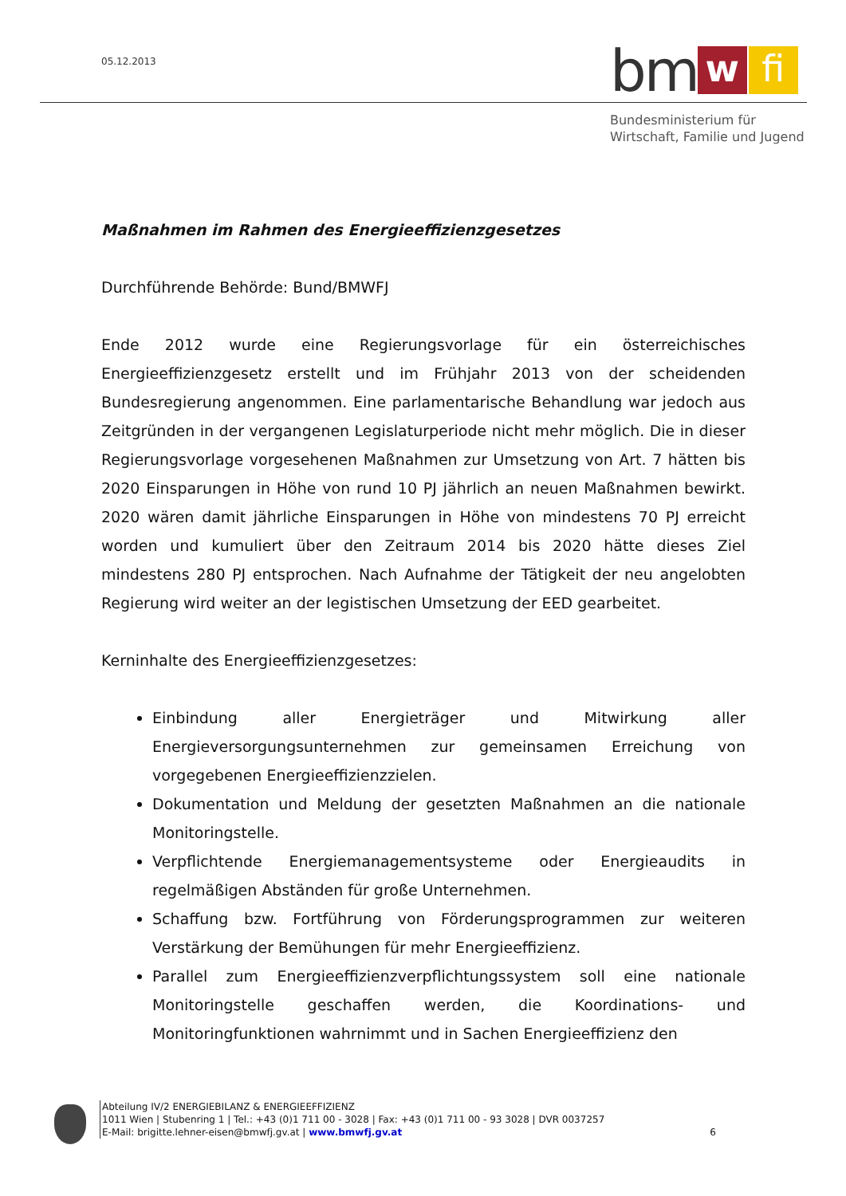05.12.2013 bm w fi
Bundesministerium für
Wirtschaft, Familie und Jugend
Maßnahmen im Rahmen des Energieeffizienzgesetzes
Durchführende Behörde: Bund/BMWFJ
Ende 2012 wurde eine Regierungsvorlage für ein österreichisches Energieeffizienzgesetz erstellt und im Frühjahr 2013 von der scheidenden Bundesregierung angenommen. Eine parlamentarische Behandlung war jedoch aus Zeitgründen in der vergangenen Legislaturperiode nicht mehr möglich. Die in dieser Regierungsvorlage vorgesehenen Maßnahmen zur Umsetzung von Art. 7 hätten bis 2020 Einsparungen in Höhe von rund 10 PJ jährlich an neuen Maßnahmen bewirkt. 2020 wären damit jährliche Einsparungen in Höhe von mindestens 70 PJ erreicht worden und kumuliert über den Zeitraum 2014 bis 2020 hätte dieses Ziel mindestens 280 PJ entsprochen. Nach Aufnahme der Tätigkeit der neu angelobten Regierung wird weiter an der legistischen Umsetzung der EED gearbeitet.
Kerninhalte des Energieeffizienzgesetzes:
Einbindung aller Energieträger und Mitwirkung aller Energieversorgungsunternehmen zur gemeinsamen Erreichung von vorgegebenen Energieeffizienzzielen.
Dokumentation und Meldung der gesetzten Maßnahmen an die nationale Monitoringstelle.
Verpflichtende Energiemanagementsysteme oder Energieaudits in regelmäßigen Abständen für große Unternehmen.
Schaffung bzw. Fortführung von Förderungsprogrammen zur weiteren Verstärkung der Bemühungen für mehr Energieeffizienz.
Parallel zum Energieeffizienzverpflichtungssystem soll eine nationale Monitoringstelle geschaffen werden, die Koordinations- und Monitoringfunktionen wahrnimmt und in Sachen Energieeffizienz den
Abteilung IV/2 ENERGIEBILANZ & ENERGIEEFFIZIENZ
1011 Wien | Stubenring 1 | Tel.: +43 (0)1 711 00 - 3028 | Fax: +43 (0)1 711 00 - 93 3028 | DVR 0037257
E-Mail: brigitte.lehner-eisen@bmwfj.gv.at | www.bmwfj.gv.at 6